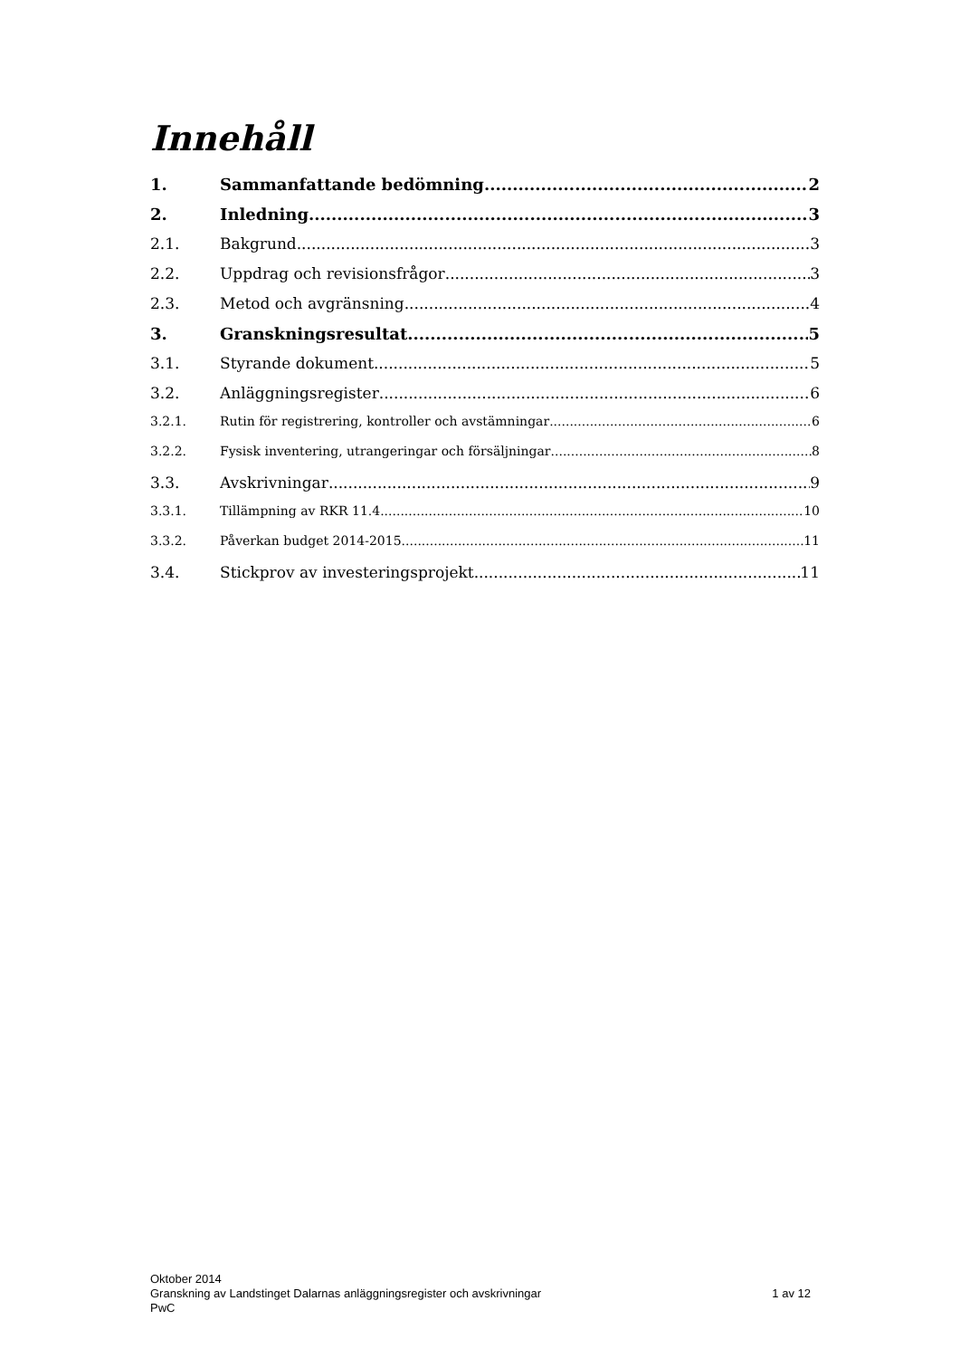Innehåll
1. Sammanfattande bedömning 2
2. Inledning 3
2.1. Bakgrund 3
2.2. Uppdrag och revisionsfrågor 3
2.3. Metod och avgränsning 4
3. Granskningsresultat 5
3.1. Styrande dokument 5
3.2. Anläggningsregister 6
3.2.1. Rutin för registrering, kontroller och avstämningar 6
3.2.2. Fysisk inventering, utrangeringar och försäljningar 8
3.3. Avskrivningar 9
3.3.1. Tillämpning av RKR 11.4 10
3.3.2. Påverkan budget 2014-2015 11
3.4. Stickprov av investeringsprojekt 11
Oktober 2014
Granskning av Landstinget Dalarnas anläggningsregister och avskrivningar 1 av 12
PwC